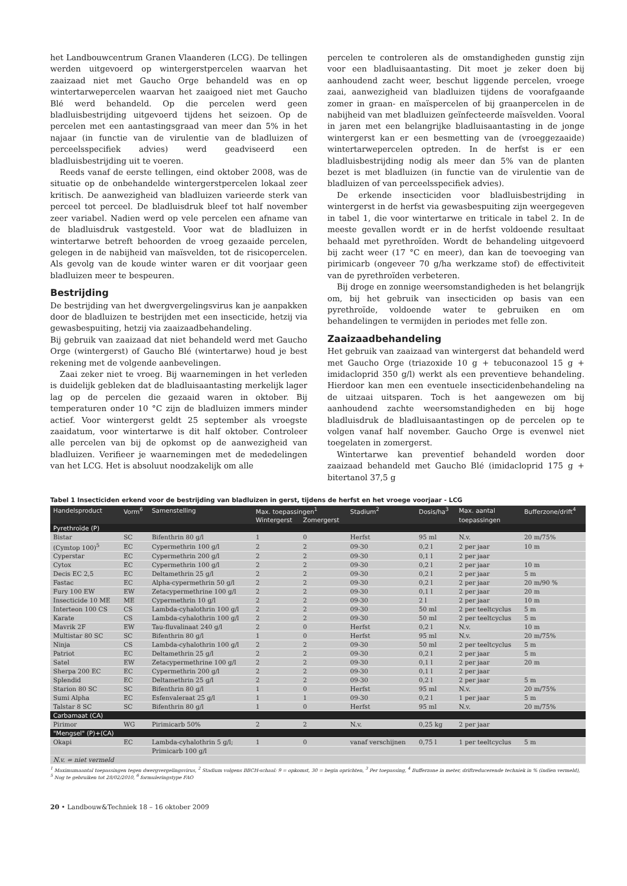het Landbouwcentrum Granen Vlaanderen (LCG). De tellingen werden uitgevoerd op wintergerstpercelen waarvan het zaaizaad niet met Gaucho Orge behandeld was en op wintertarwepercelen waarvan het zaaigoed niet met Gaucho Blé werd behandeld. Op die percelen werd geen bladluisbestrijding uitgevoerd tijdens het seizoen. Op de percelen met een aantastingsgraad van meer dan 5% in het najaar (in functie van de virulentie van de bladluizen of perceelsspecifiek advies) werd geadviseerd een bladluisbestrijding uit te voeren.
Reeds vanaf de eerste tellingen, eind oktober 2008, was de situatie op de onbehandelde wintergerstpercelen lokaal zeer kritisch. De aanwezigheid van bladluizen varieerde sterk van perceel tot perceel. De bladluisdruk bleef tot half november zeer variabel. Nadien werd op vele percelen een afname van de bladluisdruk vastgesteld. Voor wat de bladluizen in wintertarwe betreft behoorden de vroeg gezaaide percelen, gelegen in de nabijheid van maïsvelden, tot de risicopercelen. Als gevolg van de koude winter waren er dit voorjaar geen bladluizen meer te bespeuren.
Bestrijding
De bestrijding van het dwergvergelingsvirus kan je aanpakken door de bladluizen te bestrijden met een insecticide, hetzij via gewasbespuiting, hetzij via zaaizaadbehandeling.
Bij gebruik van zaaizaad dat niet behandeld werd met Gaucho Orge (wintergerst) of Gaucho Blé (wintertarwe) houd je best rekening met de volgende aanbevelingen.
Zaai zeker niet te vroeg. Bij waarnemingen in het verleden is duidelijk gebleken dat de bladluisaantasting merkelijk lager lag op de percelen die gezaaid waren in oktober. Bij temperaturen onder 10 °C zijn de bladluizen immers minder actief. Voor wintergerst geldt 25 september als vroegste zaaidatum, voor wintertarwe is dit half oktober. Controleer alle percelen van bij de opkomst op de aanwezigheid van bladluizen. Verifieer je waarnemingen met de mededelingen van het LCG. Het is absoluut noodzakelijk om alle
percelen te controleren als de omstandigheden gunstig zijn voor een bladluisaantasting. Dit moet je zeker doen bij aanhoudend zacht weer, beschut liggende percelen, vroege zaai, aanwezigheid van bladluizen tijdens de voorafgaande zomer in graan- en maïspercelen of bij graanpercelen in de nabijheid van met bladluizen geïnfecteerde maïsvelden. Vooral in jaren met een belangrijke bladluisaantasting in de jonge wintergerst kan er een besmetting van de (vroeggezaaide) wintertarwepercelen optreden. In de herfst is er een bladluisbestrijding nodig als meer dan 5% van de planten bezet is met bladluizen (in functie van de virulentie van de bladluizen of van perceelsspecifiek advies).
De erkende insecticiden voor bladluisbestrijding in wintergerst in de herfst via gewasbespuiting zijn weergegeven in tabel 1, die voor wintertarwe en triticale in tabel 2. In de meeste gevallen wordt er in de herfst voldoende resultaat behaald met pyrethroïden. Wordt de behandeling uitgevoerd bij zacht weer (17 °C en meer), dan kan de toevoeging van pirimicarb (ongeveer 70 g/ha werkzame stof) de effectiviteit van de pyrethroïden verbeteren.
Bij droge en zonnige weersomstandigheden is het belangrijk om, bij het gebruik van insecticiden op basis van een pyrethroïde, voldoende water te gebruiken en om behandelingen te vermijden in periodes met felle zon.
Zaaizaadbehandeling
Het gebruik van zaaizaad van wintergerst dat behandeld werd met Gaucho Orge (triazoxide 10 g + tebuconazool 15 g + imidacloprid 350 g/l) werkt als een preventieve behandeling. Hierdoor kan men een eventuele insecticidenbehandeling na de uitzaai uitsparen. Toch is het aangewezen om bij aanhoudend zachte weersomstandigheden en bij hoge bladluisdruk de bladluisaantastingen op de percelen op te volgen vanaf half november. Gaucho Orge is evenwel niet toegelaten in zomergerst.
Wintertarwe kan preventief behandeld worden door zaaizaad behandeld met Gaucho Blé (imidacloprid 175 g + bitertanol 37,5 g
Tabel 1 Insecticiden erkend voor de bestrijding van bladluizen in gerst, tijdens de herfst en het vroege voorjaar - LCG
| Handelsproduct | Vorm<sup>6</sup> | Samenstelling | Max. toepassingen<sup>1</sup> | | Stadium<sup>2</sup> | Dosis/ha<sup>3</sup> | Max. aantal | Bufferzone/drift<sup>4</sup> |
| --- | --- | --- | --- | --- | --- | --- | --- | --- |
| | | | Wintergerst | Zomergerst | | | toepassingen | |
| Pyrethroïde (P) | | | | | | | | |
| Bistar | SC | Bifenthrin 80 g/l | 1 | 0 | Herfst | 95 ml | N.v. | 20 m/75% |
| (Cymtop 100)<sup>5</sup> | EC | Cypermethrin 100 g/l | 2 | 2 | 09-30 | 0,2 l | 2 per jaar | 10 m |
| Cyperstar | EC | Cypermethrin 200 g/l | 2 | 2 | 09-30 | 0,1 l | 2 per jaar | |
| Cytox | EC | Cypermethrin 100 g/l | 2 | 2 | 09-30 | 0,2 l | 2 per jaar | 10 m |
| Decis EC 2,5 | EC | Deltamethrin 25 g/l | 2 | 2 | 09-30 | 0,2 l | 2 per jaar | 5 m |
| Fastac | EC | Alpha-cypermethrin 50 g/l | 2 | 2 | 09-30 | 0,2 l | 2 per jaar | 20 m/90 % |
| Fury 100 EW | EW | Zetacypermethrine 100 g/l | 2 | 2 | 09-30 | 0,1 l | 2 per jaar | 20 m |
| Insecticide 10 ME | ME | Cypermethrin 10 g/l | 2 | 2 | 09-30 | 2 l | 2 per jaar | 10 m |
| Interteon 100 CS | CS | Lambda-cyhalothrin 100 g/l | 2 | 2 | 09-30 | 50 ml | 2 per teeltcyclus | 5 m |
| Karate | CS | Lambda-cyhalothrin 100 g/l | 2 | 2 | 09-30 | 50 ml | 2 per teeltcyclus | 5 m |
| Mavrik 2F | EW | Tau-fluvalinaat 240 g/l | 2 | 0 | Herfst | 0,2 l | N.v. | 10 m |
| Multistar 80 SC | SC | Bifenthrin 80 g/l | 1 | 0 | Herfst | 95 ml | N.v. | 20 m/75% |
| Ninja | CS | Lambda-cyhalothrin 100 g/l | 2 | 2 | 09-30 | 50 ml | 2 per teeltcyclus | 5 m |
| Patriot | EC | Deltamethrin 25 g/l | 2 | 2 | 09-30 | 0,2 l | 2 per jaar | 5 m |
| Satel | EW | Zetacypermethrine 100 g/l | 2 | 2 | 09-30 | 0,1 l | 2 per jaar | 20 m |
| Sherpa 200 EC | EC | Cypermethrin 200 g/l | 2 | 2 | 09-30 | 0,1 l | 2 per jaar | |
| Splendid | EC | Deltamethrin 25 g/l | 2 | 2 | 09-30 | 0,2 l | 2 per jaar | 5 m |
| Starion 80 SC | SC | Bifenthrin 80 g/l | 1 | 0 | Herfst | 95 ml | N.v. | 20 m/75% |
| Sumi Alpha | EC | Esfenvaleraat 25 g/l | 1 | 1 | 09-30 | 0,2 l | 1 per jaar | 5 m |
| Talstar 8 SC | SC | Bifenthrin 80 g/l | 1 | 0 | Herfst | 95 ml | N.v. | 20 m/75% |
| Carbamaat (CA) | | | | | | | | |
| Pirimor | WG | Pirimicarb 50% | 2 | 2 | N.v. | 0,25 kg | 2 per jaar | |
| "Mengsel" (P)+(CA) | | | | | | | | |
| Okapi | EC | Lambda-cyhalothrin 5 g/l; | 1 | 0 | vanaf verschijnen | 0,75 l | 1 per teeltcyclus | 5 m |
| | | Primicarb 100 g/l | | | | | | |
| N.v. = niet vermeld | | | | | | | | |
<sup>1</sup> Maximumaantal toepassingen tegen dwergvergelingsvirus, <sup>2</sup> Stadium volgens BBCH-schaal: 9 = opkomst, 30 = begin oprichten, <sup>3</sup> Per toepassing, <sup>4</sup> Bufferzone in meter, driftreducerende techniek in % (indien vermeld),
<sup>5</sup> Nog te gebruiken tot 28/02/2010, <sup>6</sup> formuleringstype FAO
20 • Landbouw&Techniek 18 – 16 oktober 2009